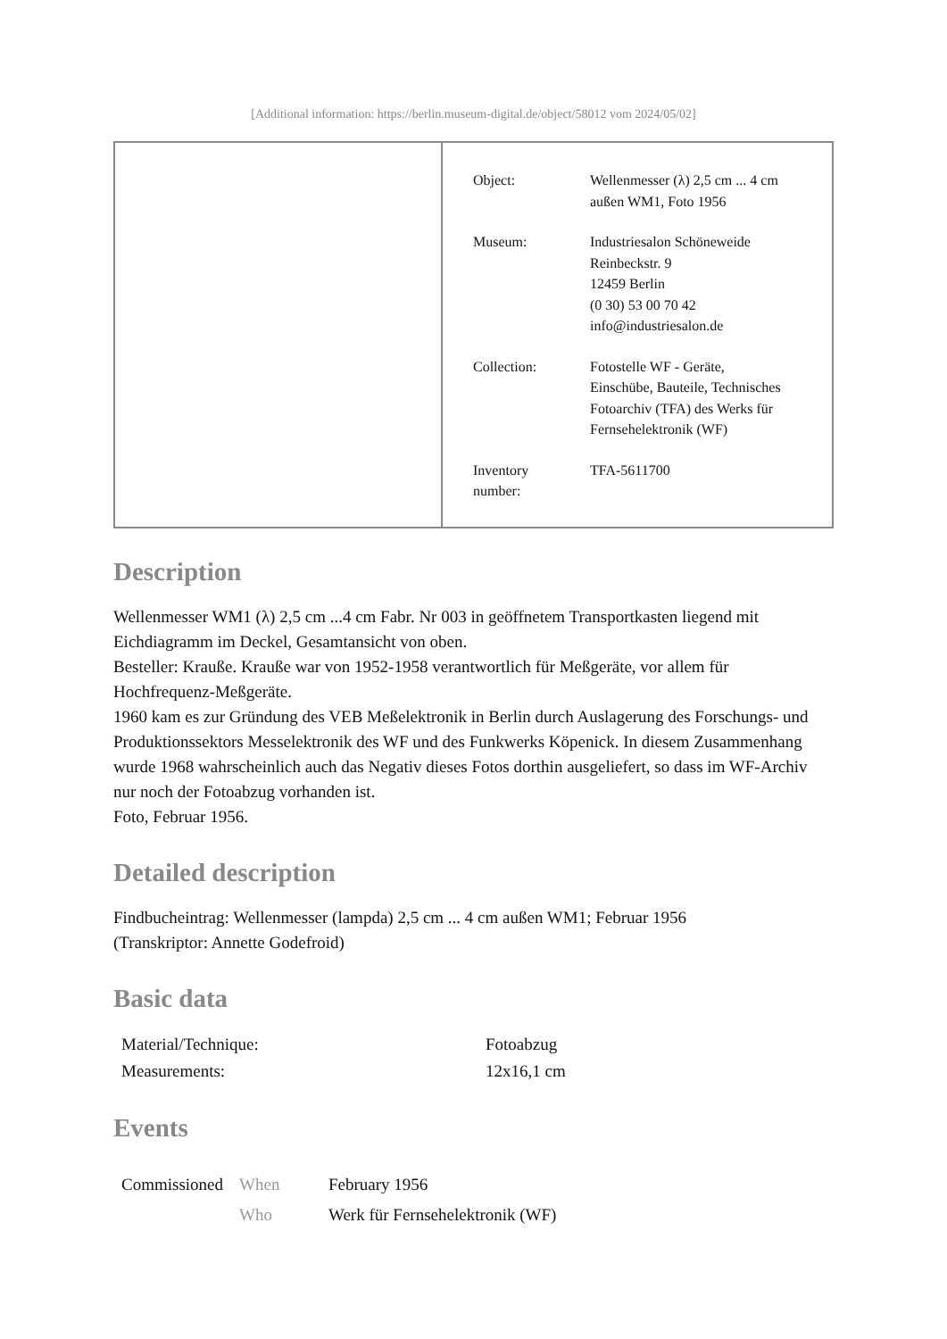[Additional information: https://berlin.museum-digital.de/object/58012 vom 2024/05/02]
| Object: | Wellenmesser (λ) 2,5 cm ... 4 cm außen WM1, Foto 1956 |
| Museum: | Industriesalon Schöneweide Reinbeckstr. 9 12459 Berlin (0 30) 53 00 70 42 info@industriesalon.de |
| Collection: | Fotostelle WF - Geräte, Einschübe, Bauteile, Technisches Fotoarchiv (TFA) des Werks für Fernsehelektronik (WF) |
| Inventory number: | TFA-5611700 |
Description
Wellenmesser WM1 (λ) 2,5 cm ...4 cm Fabr. Nr 003 in geöffnetem Transportkasten liegend mit Eichdiagramm im Deckel, Gesamtansicht von oben.
Besteller: Kraußе. Krauße war von 1952-1958 verantwortlich für Meßgeräte, vor allem für Hochfrequenz-Meßgeräte.
1960 kam es zur Gründung des VEB Meßelektronik in Berlin durch Auslagerung des Forschungs- und Produktionssektors Messelektronik des WF und des Funkwerks Köpenick. In diesem Zusammenhang wurde 1968 wahrscheinlich auch das Negativ dieses Fotos dorthin ausgeliefert, so dass im WF-Archiv nur noch der Fotoabzug vorhanden ist.
Foto, Februar 1956.
Detailed description
Findbucheintrag: Wellenmesser (lampda) 2,5 cm ... 4 cm außen WM1; Februar 1956
(Transkriptor: Annette Godefroid)
Basic data
| Material/Technique: | Fotoabzug |
| Measurements: | 12x16,1 cm |
Events
| Commissioned | When | February 1956 |
| | Who | Werk für Fernsehelektronik (WF) |